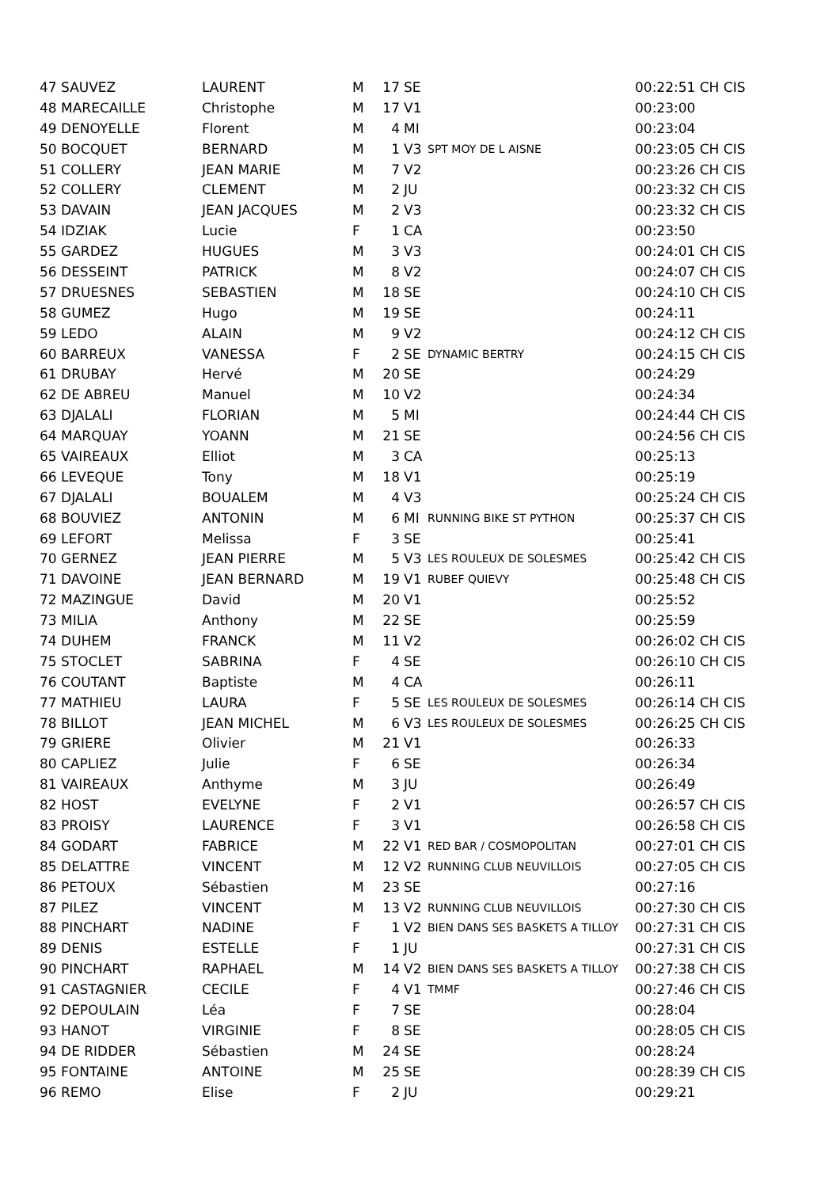| 47 SAUVEZ | LAURENT | M | 17 | SE | | 00:22:51 CH CIS |
| 48 MARECAILLE | Christophe | M | 17 | V1 | | 00:23:00 |
| 49 DENOYELLE | Florent | M | 4 | MI | | 00:23:04 |
| 50 BOCQUET | BERNARD | M | 1 | V3 | SPT MOY DE L AISNE | 00:23:05 CH CIS |
| 51 COLLERY | JEAN MARIE | M | 7 | V2 | | 00:23:26 CH CIS |
| 52 COLLERY | CLEMENT | M | 2 | JU | | 00:23:32 CH CIS |
| 53 DAVAIN | JEAN JACQUES | M | 2 | V3 | | 00:23:32 CH CIS |
| 54 IDZIAK | Lucie | F | 1 | CA | | 00:23:50 |
| 55 GARDEZ | HUGUES | M | 3 | V3 | | 00:24:01 CH CIS |
| 56 DESSEINT | PATRICK | M | 8 | V2 | | 00:24:07 CH CIS |
| 57 DRUESNES | SEBASTIEN | M | 18 | SE | | 00:24:10 CH CIS |
| 58 GUMEZ | Hugo | M | 19 | SE | | 00:24:11 |
| 59 LEDO | ALAIN | M | 9 | V2 | | 00:24:12 CH CIS |
| 60 BARREUX | VANESSA | F | 2 | SE | DYNAMIC BERTRY | 00:24:15 CH CIS |
| 61 DRUBAY | Hervé | M | 20 | SE | | 00:24:29 |
| 62 DE ABREU | Manuel | M | 10 | V2 | | 00:24:34 |
| 63 DJALALI | FLORIAN | M | 5 | MI | | 00:24:44 CH CIS |
| 64 MARQUAY | YOANN | M | 21 | SE | | 00:24:56 CH CIS |
| 65 VAIREAUX | Elliot | M | 3 | CA | | 00:25:13 |
| 66 LEVEQUE | Tony | M | 18 | V1 | | 00:25:19 |
| 67 DJALALI | BOUALEM | M | 4 | V3 | | 00:25:24 CH CIS |
| 68 BOUVIEZ | ANTONIN | M | 6 | MI | RUNNING BIKE ST PYTHON | 00:25:37 CH CIS |
| 69 LEFORT | Melissa | F | 3 | SE | | 00:25:41 |
| 70 GERNEZ | JEAN PIERRE | M | 5 | V3 | LES ROULEUX DE SOLESMES | 00:25:42 CH CIS |
| 71 DAVOINE | JEAN BERNARD | M | 19 | V1 | RUBEF QUIEVY | 00:25:48 CH CIS |
| 72 MAZINGUE | David | M | 20 | V1 | | 00:25:52 |
| 73 MILIA | Anthony | M | 22 | SE | | 00:25:59 |
| 74 DUHEM | FRANCK | M | 11 | V2 | | 00:26:02 CH CIS |
| 75 STOCLET | SABRINA | F | 4 | SE | | 00:26:10 CH CIS |
| 76 COUTANT | Baptiste | M | 4 | CA | | 00:26:11 |
| 77 MATHIEU | LAURA | F | 5 | SE | LES ROULEUX DE SOLESMES | 00:26:14 CH CIS |
| 78 BILLOT | JEAN MICHEL | M | 6 | V3 | LES ROULEUX DE SOLESMES | 00:26:25 CH CIS |
| 79 GRIERE | Olivier | M | 21 | V1 | | 00:26:33 |
| 80 CAPLIEZ | Julie | F | 6 | SE | | 00:26:34 |
| 81 VAIREAUX | Anthyme | M | 3 | JU | | 00:26:49 |
| 82 HOST | EVELYNE | F | 2 | V1 | | 00:26:57 CH CIS |
| 83 PROISY | LAURENCE | F | 3 | V1 | | 00:26:58 CH CIS |
| 84 GODART | FABRICE | M | 22 | V1 | RED BAR / COSMOPOLITAN | 00:27:01 CH CIS |
| 85 DELATTRE | VINCENT | M | 12 | V2 | RUNNING CLUB NEUVILLOIS | 00:27:05 CH CIS |
| 86 PETOUX | Sébastien | M | 23 | SE | | 00:27:16 |
| 87 PILEZ | VINCENT | M | 13 | V2 | RUNNING CLUB NEUVILLOIS | 00:27:30 CH CIS |
| 88 PINCHART | NADINE | F | 1 | V2 | BIEN DANS SES BASKETS A TILLOY | 00:27:31 CH CIS |
| 89 DENIS | ESTELLE | F | 1 | JU | | 00:27:31 CH CIS |
| 90 PINCHART | RAPHAEL | M | 14 | V2 | BIEN DANS SES BASKETS A TILLOY | 00:27:38 CH CIS |
| 91 CASTAGNIER | CECILE | F | 4 | V1 | TMMF | 00:27:46 CH CIS |
| 92 DEPOULAIN | Léa | F | 7 | SE | | 00:28:04 |
| 93 HANOT | VIRGINIE | F | 8 | SE | | 00:28:05 CH CIS |
| 94 DE RIDDER | Sébastien | M | 24 | SE | | 00:28:24 |
| 95 FONTAINE | ANTOINE | M | 25 | SE | | 00:28:39 CH CIS |
| 96 REMO | Elise | F | 2 | JU | | 00:29:21 |